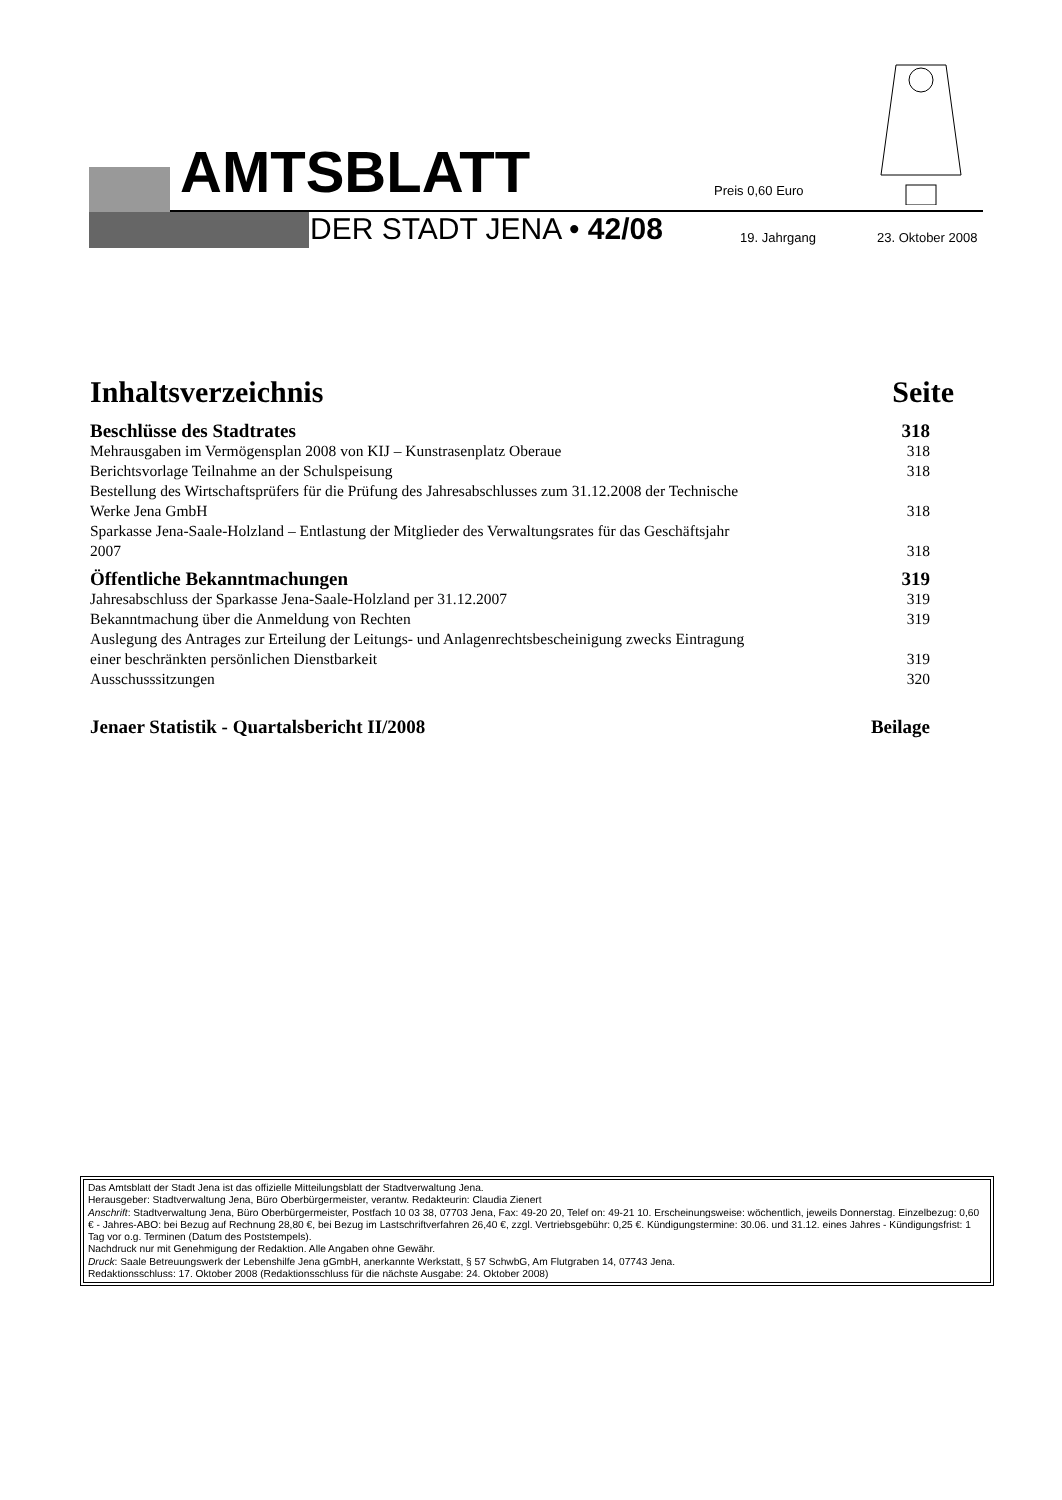AMTSBLATT Preis 0,60 Euro
DER STADT JENA • 42/08 19. Jahrgang 23. Oktober 2008
Inhaltsverzeichnis Seite
Beschlüsse des Stadtrates 318
Mehrausgaben im Vermögensplan 2008 von KIJ – Kunstrasenplatz Oberaue 318
Berichtsvorlage Teilnahme an der Schulspeisung 318
Bestellung des Wirtschaftsprüfers für die Prüfung des Jahresabschlusses zum 31.12.2008 der Technische
Werke Jena GmbH 318
Sparkasse Jena-Saale-Holzland – Entlastung der Mitglieder des Verwaltungsrates für das Geschäftsjahr
2007 318
Öffentliche Bekanntmachungen 319
Jahresabschluss der Sparkasse Jena-Saale-Holzland per 31.12.2007 319
Bekanntmachung über die Anmeldung von Rechten 319
Auslegung des Antrages zur Erteilung der Leitungs- und Anlagenrechtsbescheinigung zwecks Eintragung
einer beschränkten persönlichen Dienstbarkeit 319
Ausschusssitzungen 320
Jenaer Statistik - Quartalsbericht II/2008 Beilage
Das Amtsblatt der Stadt Jena ist das offizielle Mitteilungsblatt der Stadtverwaltung Jena.
Herausgeber: Stadtverwaltung Jena, Büro Oberbürgermeister, verantw. Redakteurin: Claudia Zienert
Anschrift: Stadtverwaltung Jena, Büro Oberbürgermeister, Postfach 10 03 38, 07703 Jena, Fax: 49-20 20, Telef on: 49-21 10. Erscheinungsweise: wöchentlich, jeweils Donnerstag. Einzelbezug: 0,60 € - Jahres-ABO: bei Bezug auf Rechnung 28,80 €, bei Bezug im Lastschriftverfahren 26,40 €, zzgl. Vertriebsgebühr: 0,25 €. Kündigungstermine: 30.06. und 31.12. eines Jahres - Kündigungsfrist: 1 Tag vor o.g. Terminen (Datum des Poststempels).
Nachdruck nur mit Genehmigung der Redaktion. Alle Angaben ohne Gewähr.
Druck: Saale Betreuungswerk der Lebenshilfe Jena gGmbH, anerkannte Werkstatt, § 57 SchwbG, Am Flutgraben 14, 07743 Jena.
Redaktionsschluss: 17. Oktober 2008 (Redaktionsschluss für die nächste Ausgabe: 24. Oktober 2008)